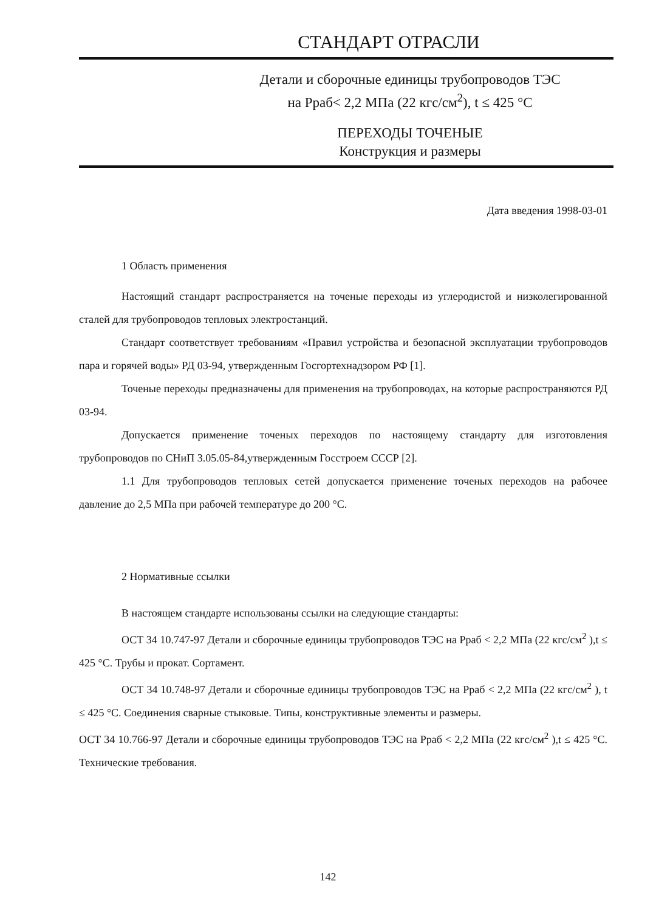СТАНДАРТ ОТРАСЛИ
Детали и сборочные единицы трубопроводов ТЭС
на Рраб< 2,2 МПа (22 кгс/см<sup>2</sup>), t ≤ 425 °С
ПЕРЕХОДЫ ТОЧЕНЫЕ
Конструкция и размеры
Дата введения 1998-03-01
1 Область применения
Настоящий стандарт распространяется на точеные переходы из углеродистой и низколегированной сталей для трубопроводов тепловых электростанций.
Стандарт соответствует требованиям «Правил устройства и безопасной эксплуатации трубопроводов пара и горячей воды» РД 03-94, утвержденным Госгортехнадзором РФ [1].
Точеные переходы предназначены для применения на трубопроводах, на которые распространяются РД 03-94.
Допускается применение точеных переходов по настоящему стандарту для изготовления трубопроводов по СНиП 3.05.05-84,утвержденным Госстроем СССР [2].
1.1 Для трубопроводов тепловых сетей допускается применение точеных переходов на рабочее давление до 2,5 МПа при рабочей температуре до 200 °С.
2 Нормативные ссылки
В настоящем стандарте использованы ссылки на следующие стандарты:
ОСТ 34 10.747-97 Детали и сборочные единицы трубопроводов ТЭС на Рраб < 2,2 МПа (22 кгс/см<sup>2</sup> ),t ≤ 425 °С. Трубы и прокат. Сортамент.
ОСТ 34 10.748-97 Детали и сборочные единицы трубопроводов ТЭС на Рраб < 2,2 МПа (22 кгс/см<sup>2</sup> ), t ≤ 425 °С. Соединения сварные стыковые. Типы, конструктивные элементы и размеры.
ОСТ 34 10.766-97 Детали и сборочные единицы трубопроводов ТЭС на Рраб < 2,2 МПа (22 кгс/см<sup>2</sup> ),t ≤ 425 °С. Технические требования.
142